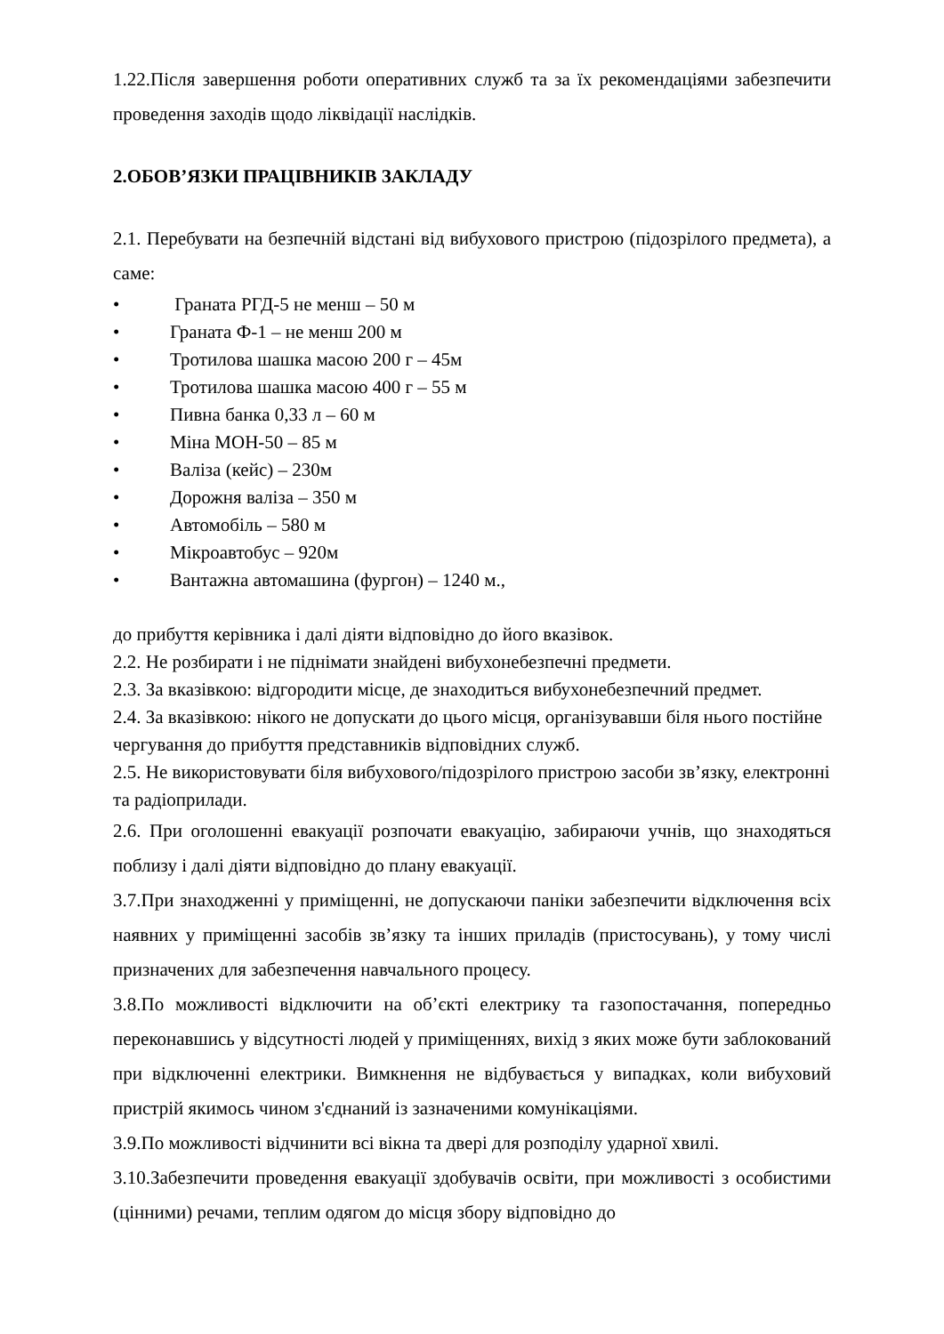1.22.Після завершення роботи оперативних служб та за їх рекомендаціями забезпечити проведення заходів щодо ліквідації наслідків.
2.ОБОВ’ЯЗКИ ПРАЦІВНИКІВ ЗАКЛАДУ
2.1. Перебувати на безпечній відстані від вибухового пристрою (підозрілого предмета), а саме:
• Граната РГД-5 не менш – 50 м
• Граната Ф-1 – не менш 200 м
• Тротилова шашка масою 200 г – 45м
• Тротилова шашка масою 400 г – 55 м
• Пивна банка 0,33 л – 60 м
• Міна МОН-50 – 85 м
• Валіза (кейс) – 230м
• Дорожня валіза – 350 м
• Автомобіль – 580 м
• Мікроавтобус – 920м
• Вантажна автомашина (фургон) – 1240 м.,
до прибуття керівника і далі діяти відповідно до його вказівок.
2.2. Не розбирати і не піднімати знайдені вибухонебезпечні предмети.
2.3. За вказівкою: відгородити місце, де знаходиться вибухонебезпечний предмет.
2.4. За вказівкою: нікого не допускати до цього місця, організувавши біля нього постійне чергування до прибуття представників відповідних служб.
2.5. Не використовувати біля вибухового/підозрілого пристрою засоби зв’язку, електронні та радіоприлади.
2.6. При оголошенні евакуації розпочати евакуацію, забираючи учнів, що знаходяться поблизу і далі діяти відповідно до плану евакуації.
3.7.При знаходженні у приміщенні, не допускаючи паніки забезпечити відключення всіх наявних у приміщенні засобів зв’язку та інших приладів (пристосувань), у тому числі призначених для забезпечення навчального процесу.
3.8.По можливості відключити на об’єкті електрику та газопостачання, попередньо переконавшись у відсутності людей у приміщеннях, вихід з яких може бути заблокований при відключенні електрики. Вимкнення не відбувається у випадках, коли вибуховий пристрій якимось чином з'єднаний із зазначеними комунікаціями.
3.9.По можливості відчинити всі вікна та двері для розподілу ударної хвилі.
3.10.Забезпечити проведення евакуації здобувачів освіти, при можливості з особистими (цінними) речами, теплим одягом до місця збору відповідно до